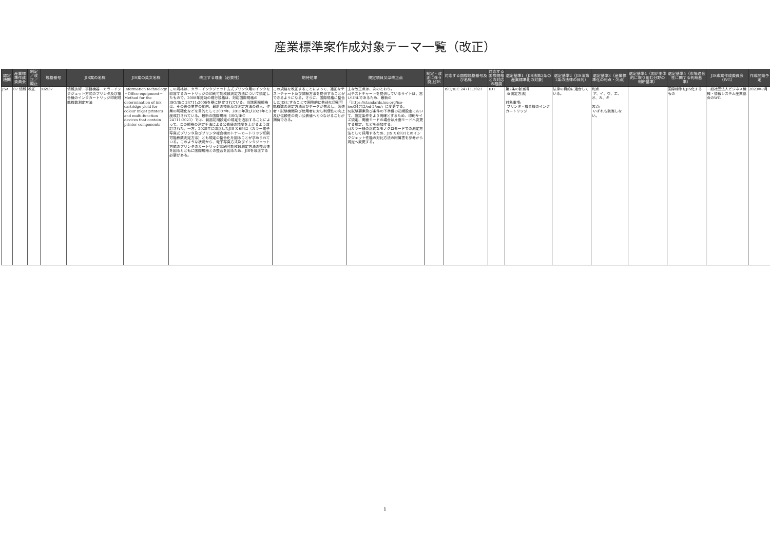産業標準案作成対象テーマ一覧（改正）
| 認定機関 | 産業標準作成委員会 | 制定／改正／廃止 | 規格番号 | JIS案の名称 | JIS案の英文名称 | 改正する理由（必要性） | 期待効果 | 規定項目又は改正点 | 制定・改正に伴う廃止JIS | 対応する国際規格番号及び名称 | 対応する国際規格との対応の程度 | 選定基準1（JIS法第2条の産業標準化の対象） | 選定基準2（JIS法第1条の法律の目的） | 選定基準3（産業標準化の利点・欠点） | 選定基準4（国が主体的に取り組む分野の判断基準） | 選定基準5（市場適合性に関する判断基準） | JIS素案作成委員会（WG） | 作成開始予定 |
| --- | --- | --- | --- | --- | --- | --- | --- | --- | --- | --- | --- | --- | --- | --- | --- | --- | --- | --- |
| JSA | 07 情報 | 改正 | X6937 | 情報技術－事務機器－カラーインクジェット方式のプリンタ及び複合機のインクカートリッジ印刷可能枚数測定方法 | Information technology－Office equipment－Method for the determination of ink cartridge yield for colour inkjet printers and multi-function devices that contain printer components | この規格は、カラーインクジェット方式プリンタ用のインクを収容するカートリッジの印刷可能枚数測定方法について規定したもので、2008年発効の現行規格は、対応国際規格のISO/IEC 24711:2006を基に制定されている。当該国際規格は、その後の業界の動向、最新の技術及び測定方法の導入、作業の明確化などを目的として2007年、2015年及び2021年と3度改訂されている。最新の国際規格（ISO/IEC 24711:2021）では、装置初期設定の規定を追加することによって、この規格の測定手法による公表値の精度を上げるよう改訂された。一方、2020年に改正したJIS X 6932（カラー電子写真式プリンタ及びプリンタ複合機のトナーカートリッジ印刷可能枚数測定方法）とも規定の整合化を図ることが求められている。このような状況から、電子写真方式及びインクジェット方式のプリンタのカートリッジ印刷可能枚数測定方法の整合性を図るとともに国際規格との整合を図るため、JISを改正する必要がある。 | この規格を改正することによって、適正なテストチャート及び試験方法を提供することができるようになる。さらに、国際規格に整合したJISとすることで国際的に共通な印刷可能枚数の測定方法及びデータが普及し、製造者・試験機関及び使用者に対し利便性の向上及び信頼性の高い公表値へとつなげることが期待できる。 | 主な改正点は、次のとおり。 a)テストチャートを提供しているサイトは、古いURLであるため、最新の「https://standards.iso.org/iso-iec/24712/ed-2/en/」に変更する。 b)試験要素及び条件の下準備の初期設定において、設定条件をより明確とするため、印刷サイズ規定、両面モードの場合は片面モードへ変更する規定、などを追加する。 c)カラー機の正式なモノクロモードでの測定方法として採用するため、JIS X 6931とのインクジェット性能の対比方法の附属書を参考から規定へ変更する。 | － | ISO/IEC 24711:2021 | IDT | 第2条の該当号: 4(測定方法) 対象事項: プリンタ・複合機のインクカートリッジ | 法律の目的に適合している。 | 利点: ア、イ、ウ、エ、オ、カ、キ 欠点: いずれも該当しない。 | | 国際標準をJIS化するもの | 一般社団法人ビジネス機械・情報システム産業協会のWG | 2023年7月 |
1